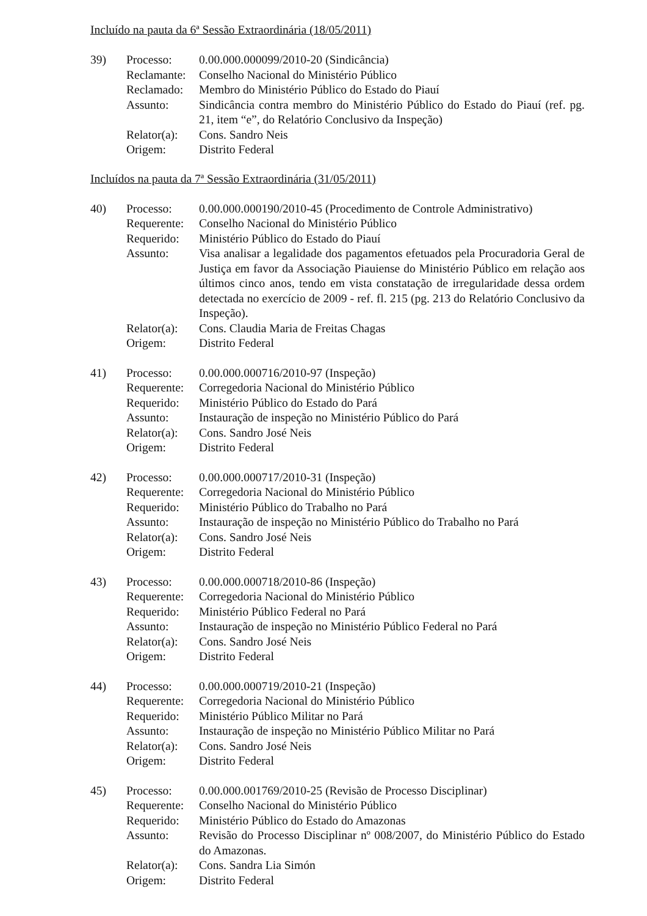Incluído na pauta da 6ª Sessão Extraordinária (18/05/2011)
| 39) | Processo: | 0.00.000.000099/2010-20 (Sindicância) |
| | Reclamante: | Conselho Nacional do Ministério Público |
| | Reclamado: | Membro do Ministério Público do Estado do Piauí |
| | Assunto: | Sindicância contra membro do Ministério Público do Estado do Piauí (ref. pg. 21, item “e”, do Relatório Conclusivo da Inspeção) |
| | Relator(a): | Cons. Sandro Neis |
| | Origem: | Distrito Federal |
Incluídos na pauta da 7ª Sessão Extraordinária (31/05/2011)
| 40) | Processo: | 0.00.000.000190/2010-45 (Procedimento de Controle Administrativo) |
| | Requerente: | Conselho Nacional do Ministério Público |
| | Requerido: | Ministério Público do Estado do Piauí |
| | Assunto: | Visa analisar a legalidade dos pagamentos efetuados pela Procuradoria Geral de Justiça em favor da Associação Piauiense do Ministério Público em relação aos últimos cinco anos, tendo em vista constatação de irregularidade dessa ordem detectada no exercício de 2009 - ref. fl. 215 (pg. 213 do Relatório Conclusivo da Inspeção). |
| | Relator(a): | Cons. Claudia Maria de Freitas Chagas |
| | Origem: | Distrito Federal |
| 41) | Processo: | 0.00.000.000716/2010-97 (Inspeção) |
| | Requerente: | Corregedoria Nacional do Ministério Público |
| | Requerido: | Ministério Público do Estado do Pará |
| | Assunto: | Instauração de inspeção no Ministério Público do Pará |
| | Relator(a): | Cons. Sandro José Neis |
| | Origem: | Distrito Federal |
| 42) | Processo: | 0.00.000.000717/2010-31 (Inspeção) |
| | Requerente: | Corregedoria Nacional do Ministério Público |
| | Requerido: | Ministério Público do Trabalho no Pará |
| | Assunto: | Instauração de inspeção no Ministério Público do Trabalho no Pará |
| | Relator(a): | Cons. Sandro José Neis |
| | Origem: | Distrito Federal |
| 43) | Processo: | 0.00.000.000718/2010-86 (Inspeção) |
| | Requerente: | Corregedoria Nacional do Ministério Público |
| | Requerido: | Ministério Público Federal no Pará |
| | Assunto: | Instauração de inspeção no Ministério Público Federal no Pará |
| | Relator(a): | Cons. Sandro José Neis |
| | Origem: | Distrito Federal |
| 44) | Processo: | 0.00.000.000719/2010-21 (Inspeção) |
| | Requerente: | Corregedoria Nacional do Ministério Público |
| | Requerido: | Ministério Público Militar no Pará |
| | Assunto: | Instauração de inspeção no Ministério Público Militar no Pará |
| | Relator(a): | Cons. Sandro José Neis |
| | Origem: | Distrito Federal |
| 45) | Processo: | 0.00.000.001769/2010-25 (Revisão de Processo Disciplinar) |
| | Requerente: | Conselho Nacional do Ministério Público |
| | Requerido: | Ministério Público do Estado do Amazonas |
| | Assunto: | Revisão do Processo Disciplinar nº 008/2007, do Ministério Público do Estado do Amazonas. |
| | Relator(a): | Cons. Sandra Lia Simón |
| | Origem: | Distrito Federal |